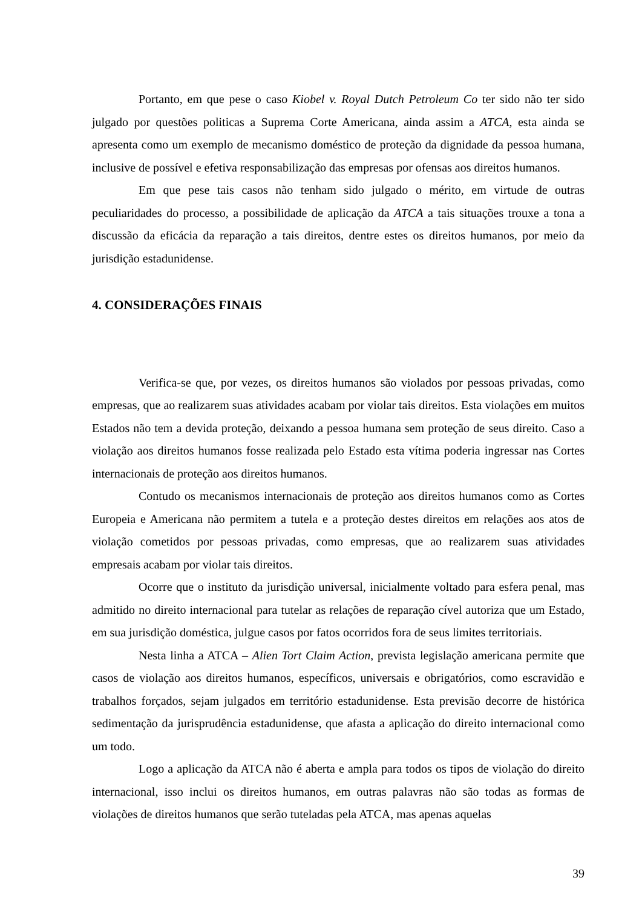Portanto, em que pese o caso Kiobel v. Royal Dutch Petroleum Co ter sido não ter sido julgado por questões politicas a Suprema Corte Americana, ainda assim a ATCA, esta ainda se apresenta como um exemplo de mecanismo doméstico de proteção da dignidade da pessoa humana, inclusive de possível e efetiva responsabilização das empresas por ofensas aos direitos humanos.
Em que pese tais casos não tenham sido julgado o mérito, em virtude de outras peculiaridades do processo, a possibilidade de aplicação da ATCA a tais situações trouxe a tona a discussão da eficácia da reparação a tais direitos, dentre estes os direitos humanos, por meio da jurisdição estadunidense.
4. CONSIDERAÇÕES FINAIS
Verifica-se que, por vezes, os direitos humanos são violados por pessoas privadas, como empresas, que ao realizarem suas atividades acabam por violar tais direitos. Esta violações em muitos Estados não tem a devida proteção, deixando a pessoa humana sem proteção de seus direito. Caso a violação aos direitos humanos fosse realizada pelo Estado esta vítima poderia ingressar nas Cortes internacionais de proteção aos direitos humanos.
Contudo os mecanismos internacionais de proteção aos direitos humanos como as Cortes Europeia e Americana não permitem a tutela e a proteção destes direitos em relações aos atos de violação cometidos por pessoas privadas, como empresas, que ao realizarem suas atividades empresais acabam por violar tais direitos.
Ocorre que o instituto da jurisdição universal, inicialmente voltado para esfera penal, mas admitido no direito internacional para tutelar as relações de reparação cível autoriza que um Estado, em sua jurisdição doméstica, julgue casos por fatos ocorridos fora de seus limites territoriais.
Nesta linha a ATCA – Alien Tort Claim Action, prevista legislação americana permite que casos de violação aos direitos humanos, específicos, universais e obrigatórios, como escravidão e trabalhos forçados, sejam julgados em território estadunidense. Esta previsão decorre de histórica sedimentação da jurisprudência estadunidense, que afasta a aplicação do direito internacional como um todo.
Logo a aplicação da ATCA não é aberta e ampla para todos os tipos de violação do direito internacional, isso inclui os direitos humanos, em outras palavras não são todas as formas de violações de direitos humanos que serão tuteladas pela ATCA, mas apenas aquelas
39